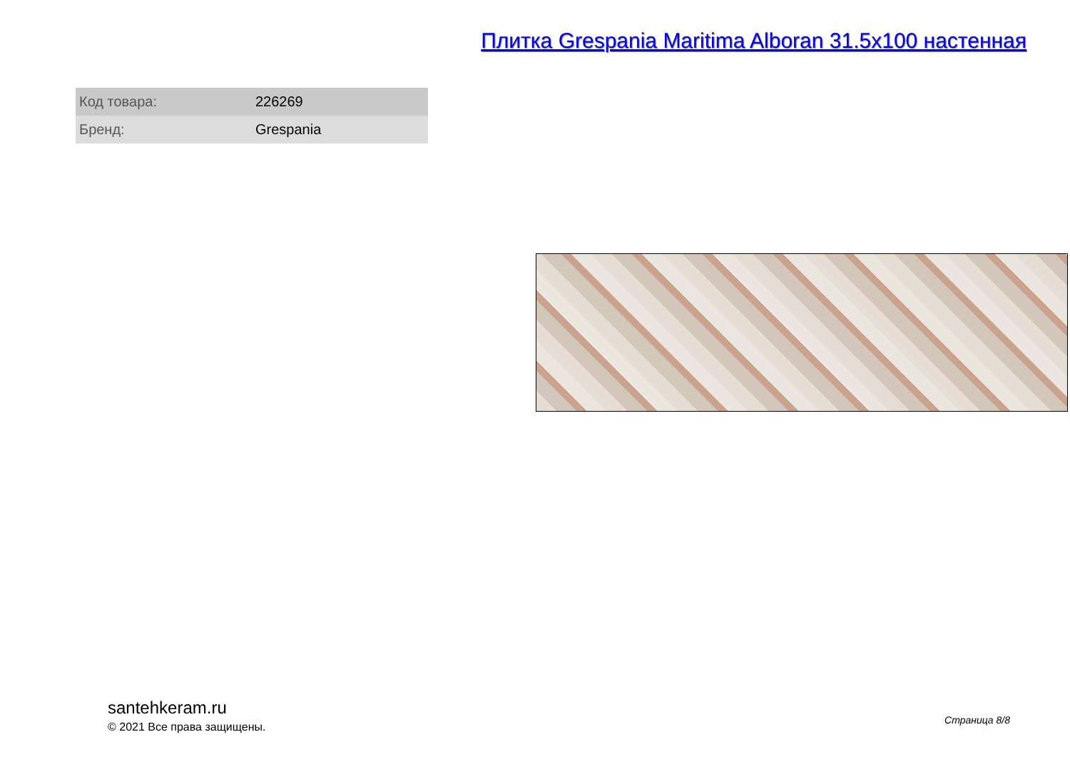Плитка Grespania Maritima Alboran 31.5x100 настенная
| Код товара: | 226269 |
| Бренд: | Grespania |
santehkeram.ru
© 2021 Все права защищены.
Страница 8/8